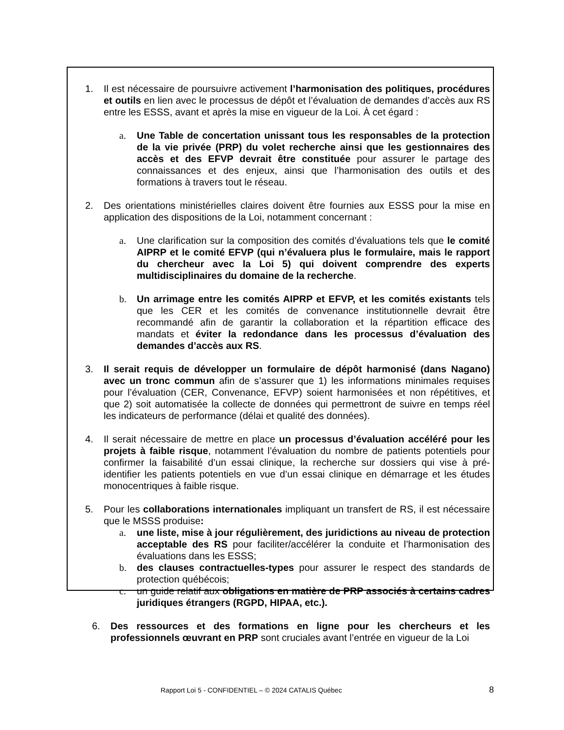1. Il est nécessaire de poursuivre activement l’harmonisation des politiques, procédures et outils en lien avec le processus de dépôt et l’évaluation de demandes d’accès aux RS entre les ESSS, avant et après la mise en vigueur de la Loi. À cet égard :
a. Une Table de concertation unissant tous les responsables de la protection de la vie privée (PRP) du volet recherche ainsi que les gestionnaires des accès et des EFVP devrait être constituée pour assurer le partage des connaissances et des enjeux, ainsi que l’harmonisation des outils et des formations à travers tout le réseau.
2. Des orientations ministérielles claires doivent être fournies aux ESSS pour la mise en application des dispositions de la Loi, notamment concernant :
a. Une clarification sur la composition des comités d’évaluations tels que le comité AIPRP et le comité EFVP (qui n’évaluera plus le formulaire, mais le rapport du chercheur avec la Loi 5) qui doivent comprendre des experts multidisciplinaires du domaine de la recherche.
b. Un arrimage entre les comités AIPRP et EFVP, et les comités existants tels que les CER et les comités de convenance institutionnelle devrait être recommandé afin de garantir la collaboration et la répartition efficace des mandats et éviter la redondance dans les processus d’évaluation des demandes d’accès aux RS.
3. Il serait requis de développer un formulaire de dépôt harmonisé (dans Nagano) avec un tronc commun afin de s’assurer que 1) les informations minimales requises pour l’évaluation (CER, Convenance, EFVP) soient harmonisées et non répétitives, et que 2) soit automatisée la collecte de données qui permettront de suivre en temps réel les indicateurs de performance (délai et qualité des données).
4. Il serait nécessaire de mettre en place un processus d’évaluation accéléré pour les projets à faible risque, notamment l’évaluation du nombre de patients potentiels pour confirmer la faisabilité d’un essai clinique, la recherche sur dossiers qui vise à pré-identifier les patients potentiels en vue d’un essai clinique en démarrage et les études monocentriques à faible risque.
5. Pour les collaborations internationales impliquant un transfert de RS, il est nécessaire que le MSSS produise:
a. une liste, mise à jour régulièrement, des juridictions au niveau de protection acceptable des RS pour faciliter/accélérer la conduite et l’harmonisation des évaluations dans les ESSS;
b. des clauses contractuelles-types pour assurer le respect des standards de protection québécois;
c. un guide relatif aux obligations en matière de PRP associés à certains cadres juridiques étrangers (RGPD, HIPAA, etc.).
6. Des ressources et des formations en ligne pour les chercheurs et les professionnels œuvrant en PRP sont cruciales avant l’entrée en vigueur de la Loi
Rapport Loi 5 - CONFIDENTIEL – © 2024 CATALIS Québec 8